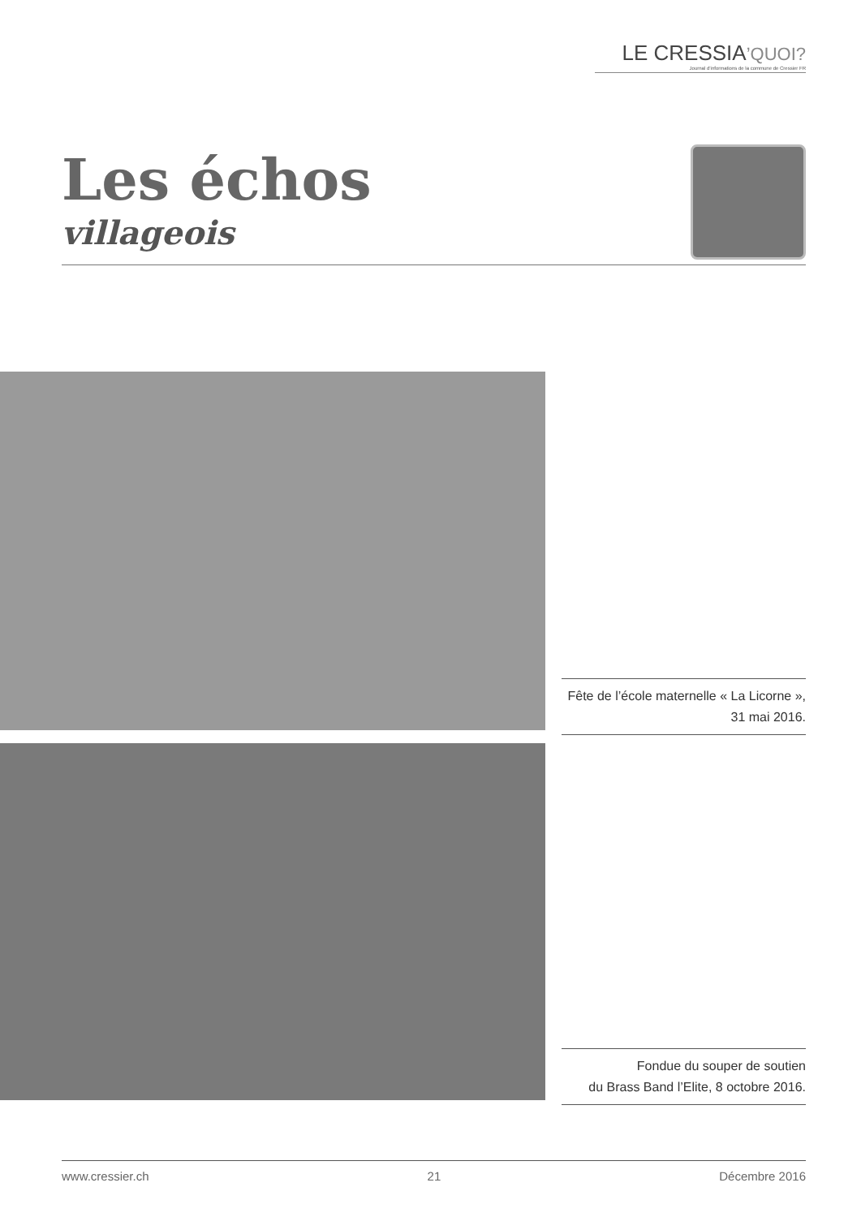LE CRESSIA’QUOI?
Journal d’informations de la commune de Cressier FR
Les échos
villageois
Fête de l’école maternelle « La Licorne »,
31 mai 2016.
Fondue du souper de soutien
du Brass Band l’Elite, 8 octobre 2016.
www.cressier.ch 21 Décembre 2016